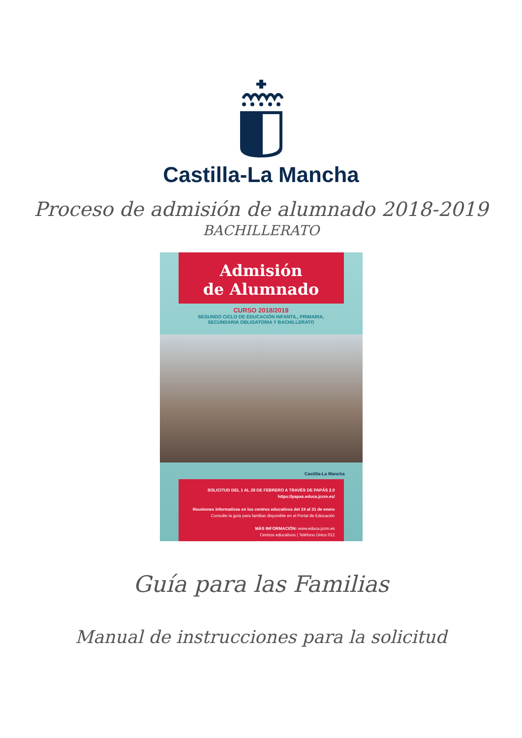Castilla-La Mancha
Proceso de admisión de alumnado 2018-2019
BACHILLERATO
Admisión
de Alumnado
CURSO 2018/2019
SEGUNDO CICLO DE EDUCACIÓN INFANTIL, PRIMARIA,
SECUNDARIA OBLIGATORIA Y BACHILLERATO
Castilla-La Mancha
SOLICITUD DEL 1 AL 28 DE FEBRERO A TRAVÉS DE PAPÁS 2.0
https://papas.educa.jccm.es/
Reuniones informativas en los centros educativos del 24 al 31 de enero
Consulte la guía para familias disponible en el Portal de Educación
MÁS INFORMACIÓN: www.educa.jccm.es
Centros educativos | Teléfono Único 012
Guía para las Familias
Manual de instrucciones para la solicitud